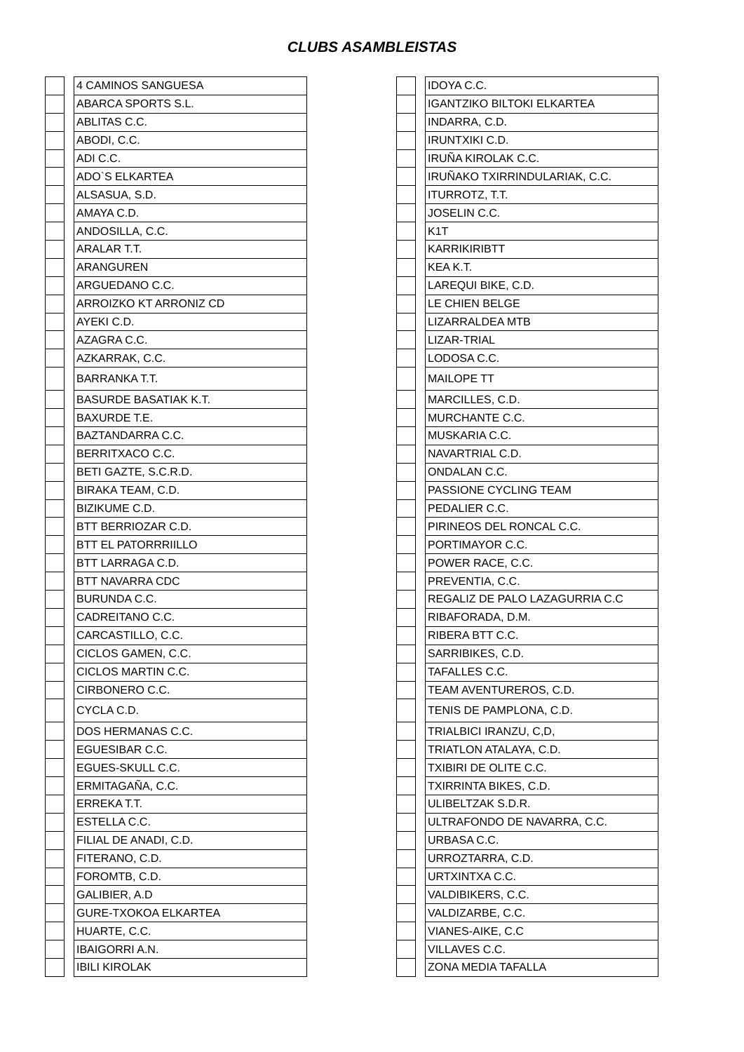CLUBS ASAMBLEISTAS
| | | 4 CAMINOS SANGUESA |
| | | ABARCA SPORTS S.L. |
| | | ABLITAS C.C. |
| | | ABODI, C.C. |
| | | ADI C.C. |
| | | ADO`S ELKARTEA |
| | | ALSASUA, S.D. |
| | | AMAYA C.D. |
| | | ANDOSILLA, C.C. |
| | | ARALAR T.T. |
| | | ARANGUREN |
| | | ARGUEDANO C.C. |
| | | ARROIZKO KT ARRONIZ CD |
| | | AYEKI C.D. |
| | | AZAGRA C.C. |
| | | AZKARRAK, C.C. |
| | | BARRANKA T.T. |
| | | BASURDE BASATIAK K.T. |
| | | BAXURDE T.E. |
| | | BAZTANDARRA C.C. |
| | | BERRITXACO C.C. |
| | | BETI GAZTE, S.C.R.D. |
| | | BIRAKA TEAM, C.D. |
| | | BIZIKUME C.D. |
| | | BTT BERRIOZAR C.D. |
| | | BTT EL PATORRRIILLO |
| | | BTT LARRAGA C.D. |
| | | BTT NAVARRA CDC |
| | | BURUNDA C.C. |
| | | CADREITANO C.C. |
| | | CARCASTILLO, C.C. |
| | | CICLOS GAMEN, C.C. |
| | | CICLOS MARTIN C.C. |
| | | CIRBONERO C.C. |
| | | CYCLA C.D. |
| | | DOS HERMANAS C.C. |
| | | EGUESIBAR C.C. |
| | | EGUES-SKULL C.C. |
| | | ERMITAGAÑA, C.C. |
| | | ERREKA T.T. |
| | | ESTELLA C.C. |
| | | FILIAL DE ANADI, C.D. |
| | | FITERANO, C.D. |
| | | FOROMTB, C.D. |
| | | GALIBIER, A.D |
| | | GURE-TXOKOA ELKARTEA |
| | | HUARTE, C.C. |
| | | IBAIGORRI A.N. |
| | | IBILI KIROLAK |
| | | IDOYA C.C. |
| | | IGANTZIKO BILTOKI ELKARTEA |
| | | INDARRA, C.D. |
| | | IRUNTXIKI C.D. |
| | | IRUÑA KIROLAK C.C. |
| | | IRUÑAKO TXIRRINDULARIAK, C.C. |
| | | ITURROTZ, T.T. |
| | | JOSELIN C.C. |
| | | K1T |
| | | KARRIKIRIBTT |
| | | KEA K.T. |
| | | LAREQUI BIKE, C.D. |
| | | LE CHIEN BELGE |
| | | LIZARRALDEA MTB |
| | | LIZAR-TRIAL |
| | | LODOSA C.C. |
| | | MAILOPE TT |
| | | MARCILLES, C.D. |
| | | MURCHANTE C.C. |
| | | MUSKARIA C.C. |
| | | NAVARTRIAL C.D. |
| | | ONDALAN C.C. |
| | | PASSIONE CYCLING TEAM |
| | | PEDALIER C.C. |
| | | PIRINEOS DEL RONCAL C.C. |
| | | PORTIMAYOR C.C. |
| | | POWER RACE, C.C. |
| | | PREVENTIA, C.C. |
| | | REGALIZ DE PALO LAZAGURRIA C.C |
| | | RIBAFORADA, D.M. |
| | | RIBERA BTT C.C. |
| | | SARRIBIKES, C.D. |
| | | TAFALLES C.C. |
| | | TEAM AVENTUREROS, C.D. |
| | | TENIS DE PAMPLONA, C.D. |
| | | TRIALBICI IRANZU, C,D, |
| | | TRIATLON ATALAYA, C.D. |
| | | TXIBIRI DE OLITE C.C. |
| | | TXIRRINTA BIKES, C.D. |
| | | ULIBELTZAK S.D.R. |
| | | ULTRAFONDO DE NAVARRA, C.C. |
| | | URBASA C.C. |
| | | URROZTARRA, C.D. |
| | | URTXINTXA C.C. |
| | | VALDIBIKERS, C.C. |
| | | VALDIZARBE, C.C. |
| | | VIANES-AIKE, C.C |
| | | VILLAVES C.C. |
| | | ZONA MEDIA TAFALLA |